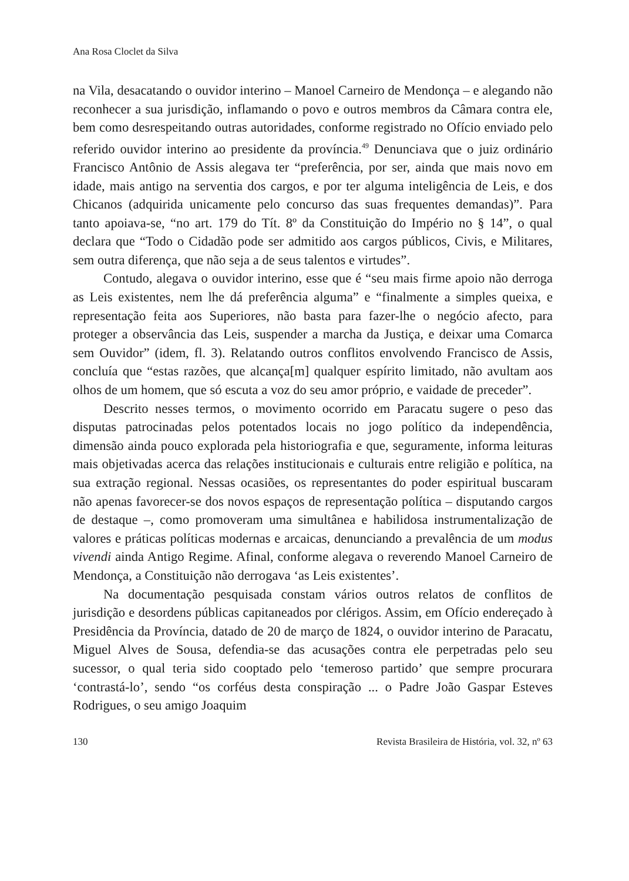Ana Rosa Cloclet da Silva
na Vila, desacatando o ouvidor interino – Manoel Carneiro de Mendonça – e alegando não reconhecer a sua jurisdição, inflamando o povo e outros membros da Câmara contra ele, bem como desrespeitando outras autoridades, conforme registrado no Ofício enviado pelo referido ouvidor interino ao presidente da província.<sup>49</sup> Denunciava que o juiz ordinário Francisco Antônio de Assis alegava ter “preferência, por ser, ainda que mais novo em idade, mais antigo na serventia dos cargos, e por ter alguma inteligência de Leis, e dos Chicanos (adquirida unicamente pelo concurso das suas frequentes demandas)”. Para tanto apoiava-se, “no art. 179 do Tít. 8º da Constituição do Império no § 14”, o qual declara que “Todo o Cidadão pode ser admitido aos cargos públicos, Civis, e Militares, sem outra diferença, que não seja a de seus talentos e virtudes”.
Contudo, alegava o ouvidor interino, esse que é “seu mais firme apoio não derroga as Leis existentes, nem lhe dá preferência alguma” e “finalmente a simples queixa, e representação feita aos Superiores, não basta para fazer-lhe o negócio afecto, para proteger a observância das Leis, suspender a marcha da Justiça, e deixar uma Comarca sem Ouvidor” (idem, fl. 3). Relatando outros conflitos envolvendo Francisco de Assis, concluía que “estas razões, que alcança[m] qualquer espírito limitado, não avultam aos olhos de um homem, que só escuta a voz do seu amor próprio, e vaidade de preceder”.
Descrito nesses termos, o movimento ocorrido em Paracatu sugere o peso das disputas patrocinadas pelos potentados locais no jogo político da independência, dimensão ainda pouco explorada pela historiografia e que, seguramente, informa leituras mais objetivadas acerca das relações institucionais e culturais entre religião e política, na sua extração regional. Nessas ocasiões, os representantes do poder espiritual buscaram não apenas favorecer-se dos novos espaços de representação política – disputando cargos de destaque –, como promoveram uma simultânea e habilidosa instrumentalização de valores e práticas políticas modernas e arcaicas, denunciando a prevalência de um modus vivendi ainda Antigo Regime. Afinal, conforme alegava o reverendo Manoel Carneiro de Mendonça, a Constituição não derrogava ‘as Leis existentes’.
Na documentação pesquisada constam vários outros relatos de conflitos de jurisdição e desordens públicas capitaneados por clérigos. Assim, em Ofício endereçado à Presidência da Província, datado de 20 de março de 1824, o ouvidor interino de Paracatu, Miguel Alves de Sousa, defendia-se das acusações contra ele perpetradas pelo seu sucessor, o qual teria sido cooptado pelo ‘temeroso partido’ que sempre procurara ‘contrastá-lo’, sendo “os corféus desta conspiração ... o Padre João Gaspar Esteves Rodrigues, o seu amigo Joaquim
130 Revista Brasileira de História, vol. 32, nº 63